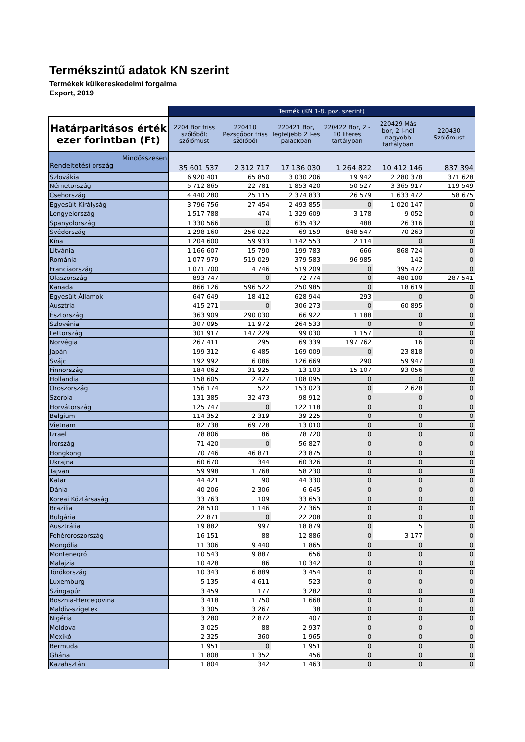Termékszintű adatok KN szerint
Termékek külkereskedelmi forgalma
Export, 2019
| | Termék (KN 1-8. poz. szerint) | | | | | |
| Határparitásos érték ezer forintban (Ft) | 2204 Bor friss szőlőből; szőlőmust | 220410 Pezsgőbor friss szőlőből | 220421 Bor, legfeljebb 2 l-es palackban | 220422 Bor, 2 - 10 literes tartályban | 220429 Más bor, 2 l-nél nagyobb tartályban | 220430 Szőlőmust |
| Mindösszesen Rendeltetési ország | 35 601 537 | 2 312 717 | 17 136 030 | 1 264 822 | 10 412 146 | 837 394 |
| Szlovákia | 6 920 401 | 65 850 | 3 030 206 | 19 942 | 2 280 378 | 371 628 |
| Németország | 5 712 865 | 22 781 | 1 853 420 | 50 527 | 3 365 917 | 119 549 |
| Csehország | 4 440 280 | 25 115 | 2 374 833 | 26 579 | 1 633 472 | 58 675 |
| Egyesült Királyság | 3 796 756 | 27 454 | 2 493 855 | 0 | 1 020 147 | 0 |
| Lengyelország | 1 517 788 | 474 | 1 329 609 | 3 178 | 9 052 | 0 |
| Spanyolország | 1 330 566 | 0 | 635 432 | 488 | 26 316 | 0 |
| Svédország | 1 298 160 | 256 022 | 69 159 | 848 547 | 70 263 | 0 |
| Kína | 1 204 600 | 59 933 | 1 142 553 | 2 114 | 0 | 0 |
| Litvánia | 1 166 607 | 15 790 | 199 783 | 666 | 868 724 | 0 |
| Románia | 1 077 979 | 519 029 | 379 583 | 96 985 | 142 | 0 |
| Franciaország | 1 071 700 | 4 746 | 519 209 | 0 | 395 472 | 0 |
| Olaszország | 893 747 | 0 | 72 774 | 0 | 480 100 | 287 541 |
| Kanada | 866 126 | 596 522 | 250 985 | 0 | 18 619 | 0 |
| Egyesült Államok | 647 649 | 18 412 | 628 944 | 293 | 0 | 0 |
| Ausztria | 415 271 | 0 | 306 273 | 0 | 60 895 | 0 |
| Észtország | 363 909 | 290 030 | 66 922 | 1 188 | 0 | 0 |
| Szlovénia | 307 095 | 11 972 | 264 533 | 0 | 0 | 0 |
| Lettország | 301 917 | 147 229 | 99 030 | 1 157 | 0 | 0 |
| Norvégia | 267 411 | 295 | 69 339 | 197 762 | 16 | 0 |
| Japán | 199 312 | 6 485 | 169 009 | 0 | 23 818 | 0 |
| Svájc | 192 992 | 6 086 | 126 669 | 290 | 59 947 | 0 |
| Finnország | 184 062 | 31 925 | 13 103 | 15 107 | 93 056 | 0 |
| Hollandia | 158 605 | 2 427 | 108 095 | 0 | 0 | 0 |
| Oroszország | 156 174 | 522 | 153 023 | 0 | 2 628 | 0 |
| Szerbia | 131 385 | 32 473 | 98 912 | 0 | 0 | 0 |
| Horvátország | 125 747 | 0 | 122 118 | 0 | 0 | 0 |
| Belgium | 114 352 | 2 319 | 39 225 | 0 | 0 | 0 |
| Vietnam | 82 738 | 69 728 | 13 010 | 0 | 0 | 0 |
| Izrael | 78 806 | 86 | 78 720 | 0 | 0 | 0 |
| Írország | 71 420 | 0 | 56 827 | 0 | 0 | 0 |
| Hongkong | 70 746 | 46 871 | 23 875 | 0 | 0 | 0 |
| Ukrajna | 60 670 | 344 | 60 326 | 0 | 0 | 0 |
| Tajvan | 59 998 | 1 768 | 58 230 | 0 | 0 | 0 |
| Katar | 44 421 | 90 | 44 330 | 0 | 0 | 0 |
| Dánia | 40 206 | 2 306 | 6 645 | 0 | 0 | 0 |
| Koreai Köztársaság | 33 763 | 109 | 33 653 | 0 | 0 | 0 |
| Brazília | 28 510 | 1 146 | 27 365 | 0 | 0 | 0 |
| Bulgária | 22 871 | 0 | 22 208 | 0 | 0 | 0 |
| Ausztrália | 19 882 | 997 | 18 879 | 0 | 5 | 0 |
| Fehéroroszország | 16 151 | 88 | 12 886 | 0 | 3 177 | 0 |
| Mongólia | 11 306 | 9 440 | 1 865 | 0 | 0 | 0 |
| Montenegró | 10 543 | 9 887 | 656 | 0 | 0 | 0 |
| Malajzia | 10 428 | 86 | 10 342 | 0 | 0 | 0 |
| Törökország | 10 343 | 6 889 | 3 454 | 0 | 0 | 0 |
| Luxemburg | 5 135 | 4 611 | 523 | 0 | 0 | 0 |
| Szingapúr | 3 459 | 177 | 3 282 | 0 | 0 | 0 |
| Bosznia-Hercegovina | 3 418 | 1 750 | 1 668 | 0 | 0 | 0 |
| Maldív-szigetek | 3 305 | 3 267 | 38 | 0 | 0 | 0 |
| Nigéria | 3 280 | 2 872 | 407 | 0 | 0 | 0 |
| Moldova | 3 025 | 88 | 2 937 | 0 | 0 | 0 |
| Mexikó | 2 325 | 360 | 1 965 | 0 | 0 | 0 |
| Bermuda | 1 951 | 0 | 1 951 | 0 | 0 | 0 |
| Ghána | 1 808 | 1 352 | 456 | 0 | 0 | 0 |
| Kazahsztán | 1 804 | 342 | 1 463 | 0 | 0 | 0 |